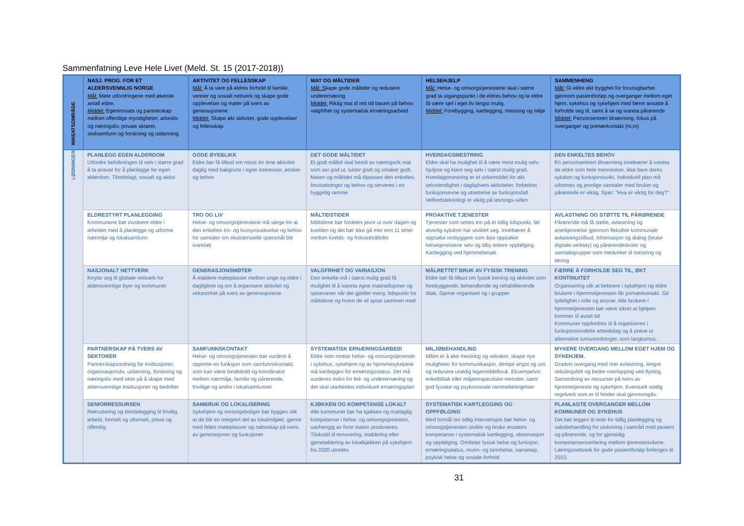Sammenfatning Leve Hele Livet (Meld. St. 15 (2017-2018))
| INNSATSOMRÅDE | NASJ. PROG. FOR ET ALDERSVENNLIG NORGE Mål: Møte utfordringene med økende antall eldre. Middel: Egeninnsats og partnerskap mellom offentlige myndigheter, arbeids- og næringsliv, private aktører, sivilsamfunn og forskning og utdanning. | AKTIVITET OG FELLESSKAP Mål: Å ta vare på eldres forhold til familie, venner og sosialt nettverk og skape gode opplevelser og møter på tvers av generasjonene. Middel: Skape økt aktivitet, gode opplevelser og fellesskap | MAT OG MÅLTIDER Mål: S kape gode måltider og redusere underernæring Middel: Riktig mat til rett tid basert på behov, valgfrihet og systematisk ernæringsarbeid | HELSEHJELP Mål: Helse- og omsorgstjenestene skal i større grad ta utgangspunkt i de eldres behov og la eldre få være sjef i eget liv lengst mulig. Middel: Forebygging, kartlegging, mestring og miljø | SAMMENHENG Mål: Gi eldre økt trygghet for forutsigbarhet gjennom pasientforløp og overganger mellom eget hjem, sykehus og sykehjem med færre ansatte å forholde seg til, samt å se og ivareta pårørende Middel: Personsentrert tilnærming, fokus på overganger og primærkontakt (m.m) |
| LØSNINGER | PLANLEGG EGEN ALDERDOM Utfordre befolkningen til selv i større grad å ta ansvar for å planlegge for egen alderdom. Tilrettelagt, sosialt og aktivt | GODE ØYEBLIKK Eldre bør få tilbud om minst én time aktivitet daglig med bakgrunn i egne interesser, ønsker og behov | DET GODE MÅLTIDET Et godt måltid skal bestå av næringsrik mat som ser god ut, lukter godt og smaker godt. Maten og måltidet må tilpasses den enkeltes forutsetninger og behov og serveres i en hyggelig ramme | HVERDAGSMESTRING Eldre skal ha mulighet til å være mest mulig selv-hjulpne og klare seg selv i størst mulig grad. Hverdagsmestring er et virkemiddel for økt selvstendighet i dagliglivets aktiviteter, forbedret funksjonsevne og utsettelse av funksjonsfall. Velferdsteknologi er viktig på løsnings-siden | DEN ENKELTES BEHOV En personsentrert tilnærming innebærer å ivareta de eldre som hele mennesker, ikke bare deres sykdom og funksjonssvikt. Individuell plan må utformes og jevnlige samtaler med bruker og pårørende er viktig. Spør: "Hva er viktig for deg?" |
| | ELDRESTYRT PLANLEGGING Kommunene bør involvere eldre i arbeidet med å planlegge og utforme nærmiljø og lokalsamfunn | TRO OG LIV Helse- og omsorgstjenestene må sørge for at den enkeltes tro- og livssynsutøvelse og behov for samtaler om eksistensielle spørsmål blir ivaretatt | MÅLTIDSTIDER Måltidene bør fordeles jevnt ut over dagen og kvelden og det bør ikke gå mer enn 11 timer mellom kvelds- og frokostmåltidet | PROAKTIVE TJENESTER Tjenester som settes inn på et tidlig tidspunkt, før alvorlig sykdom har utviklet seg. Innebærer å oppsøke innbyggere som ikke oppsøker helsetjenestene selv og tilby tettere oppfølging. Kartlegging ved hjemmebesøk | AVLASTNING OG STØTTE TIL PÅRØRENDE Pårørende må få støtte, avlastning og anerkjennelse gjennom fleksible kommunale avlastningstilbud, informasjon og dialog (bruke digitale verktøy) og pårørendeskoler og samtalegrupper som medvirker til mestring og læring |
| | NASJONALT NETTVERK Knytte seg til globale nettverk for aldersvennlige byer og kommuner | GENERASJONSMØTER Å etablere møteplasser mellom unge og eldre i dagliglivet og om å organisere aktivitet og virksomhet på tvers av generasjonene | VALGFRIHET OG VARIASJON Den enkelte må i størst mulig grad få mulighet til å ivareta egne mattradisjoner og spisevaner når det gjelder meny, tidspunkt for måltidene og hvem de vil spise sammen med | MÅLRETTET BRUK AV FYSISK TRENING Eldre bør få tilbud om fysisk trening og aktivitet som forebyggende, behandlende og rehabiliterende tiltak. Gjerne organisert og i grupper | FÆRRE Å FORHOLDE SEG TIL, ØKT KONTINUITET Organisering slik at beboere i sykehjem og eldre brukere i hjemmetjenesten får primærkontakt. Gir tydelighet i rolle og ansvar. Alle brukere i hjemmetjenesten bør være sikret at hjelpen kommer til avtalt tid Kommuner oppfordres til å organiseres i funksjonsinndelte arbeidslag og å prøve ut alternative turnusordninger, som langturnus. |
| | PARTNERSKAP PÅ TVERS AV SEKTORER Partnerskapsordning for institusjoner, organisasjonsliv, utdanning, forskning og næringsliv med sikte på å skape med aldersvennlige institusjoner og bedrifter | SAMFUNNSKONTAKT Helse- og omsorgstjenesten bør vurdere å opprette en funksjon som samfunnskontakt, som kan være bindeledd og koordinator mellom nærmiljø, familie og pårørende, frivillige og andre i lokalsamfunnet | SYSTEMATISK ERNÆRINGSARBEID Eldre som mottar helse- og omsorgstjenester i sykehus, sykehjem og av hjemmesykepleie må kartlegges for ernæringsstatus. Det må vurderes risiko for feil- og underernæring og det skal utarbeides individuell ernæringsplan | MILJØBEHANDLING Målet er å øke mestring og velvære, skape nye muligheter for kommunikasjon, dempe angst og uro og redusere unødig legemiddelbruk. Eksempelvis enkelttiltak eller miljøterapeutiske metoder, samt god fysiske og psykososiale rammebetingelser | MYKERE OVERGANG MELLOM EGET HJEM OG SYKEHJEM. Gradvis overgang med mer avlastning, lengre vekslingsfelt og bedre overlapping ved flytting. Samordning av ressurser på tvers av hjemmetjeneste og sykehjem. Eventuelt statlig regelverk som er til hinder skal gjennomgås. |
| | SENIORRESSURSEN Rekruttering og tilrettelegging til frivillig arbeid, formelt og uformelt, privat og offentlig. | SAMBRUK OG LOKALISERING Sykehjem og omsorgsboliger bør bygges slik at de blir en integrert del av lokalmiljøet, gjerne med felles møteplasser og naboskap på tvers av generasjoner og funksjoner | KJØKKEN OG KOMPETANSE LOKALT Alle kommuner bør ha kjøkken og matfaglig kompetanse i helse- og omsorgstjenesten, uavhengig av hvor maten produseres. Tilskudd til renovering, etablering eller gjenetablering av lokalkjøkken på sykehjem fra 2020 utredes | SYSTEMATISK KARTLEGGING OG OPPFØLGING Med formål om tidlig intervensjon bør helse- og omsorgstjenesten utvikle og bruke ansattes kompetanse i systematisk kartlegging, observasjon og oppfølging. Omfatter fysisk helse og funksjon, ernæringsstatus, munn- og tannhelse, sansetap, psykisk helse og sosiale forhold | PLANLAGTE OVERGANGER MELLOM KOMMUNER OG SYKEHUS Det bør legges til rette for tidlig planlegging og saksbehandling for utskriving i samråd med pasient og pårørende, og for gjensidig kompetanseoverføring mellom tjenestenivåene. Læringsnettverk for gode pasientforløp forlenges til 2022. |
31